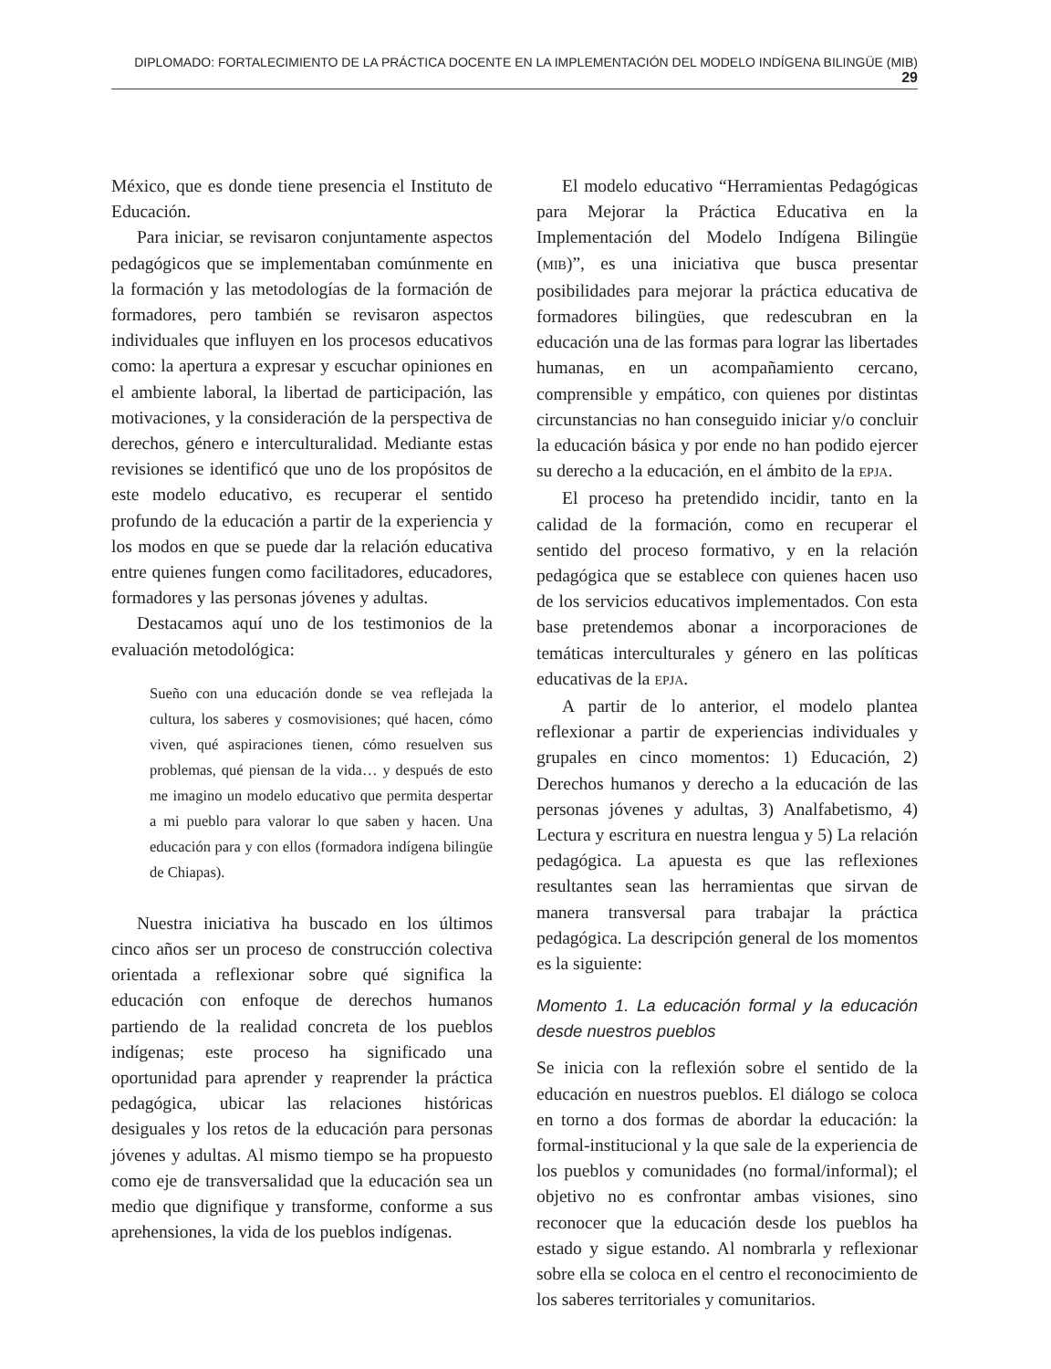DIPLOMADO: FORTALECIMIENTO DE LA PRÁCTICA DOCENTE EN LA IMPLEMENTACIÓN DEL MODELO INDÍGENA BILINGÜE (MIB) 29
México, que es donde tiene presencia el Instituto de Educación.
Para iniciar, se revisaron conjuntamente aspectos pedagógicos que se implementaban comúnmente en la formación y las metodologías de la formación de formadores, pero también se revisaron aspectos individuales que influyen en los procesos educativos como: la apertura a expresar y escuchar opiniones en el ambiente laboral, la libertad de participación, las motivaciones, y la consideración de la perspectiva de derechos, género e interculturalidad. Mediante estas revisiones se identificó que uno de los propósitos de este modelo educativo, es recuperar el sentido profundo de la educación a partir de la experiencia y los modos en que se puede dar la relación educativa entre quienes fungen como facilitadores, educadores, formadores y las personas jóvenes y adultas.
Destacamos aquí uno de los testimonios de la evaluación metodológica:
Sueño con una educación donde se vea reflejada la cultura, los saberes y cosmovisiones; qué hacen, cómo viven, qué aspiraciones tienen, cómo resuelven sus problemas, qué piensan de la vida… y después de esto me imagino un modelo educativo que permita despertar a mi pueblo para valorar lo que saben y hacen. Una educación para y con ellos (formadora indígena bilingüe de Chiapas).
Nuestra iniciativa ha buscado en los últimos cinco años ser un proceso de construcción colectiva orientada a reflexionar sobre qué significa la educación con enfoque de derechos humanos partiendo de la realidad concreta de los pueblos indígenas; este proceso ha significado una oportunidad para aprender y reaprender la práctica pedagógica, ubicar las relaciones históricas desiguales y los retos de la educación para personas jóvenes y adultas. Al mismo tiempo se ha propuesto como eje de transversalidad que la educación sea un medio que dignifique y transforme, conforme a sus aprehensiones, la vida de los pueblos indígenas.
El modelo educativo “Herramientas Pedagógicas para Mejorar la Práctica Educativa en la Implementación del Modelo Indígena Bilingüe (MIB)”, es una iniciativa que busca presentar posibilidades para mejorar la práctica educativa de formadores bilingües, que redescubran en la educación una de las formas para lograr las libertades humanas, en un acompañamiento cercano, comprensible y empático, con quienes por distintas circunstancias no han conseguido iniciar y/o concluir la educación básica y por ende no han podido ejercer su derecho a la educación, en el ámbito de la EPJA.
El proceso ha pretendido incidir, tanto en la calidad de la formación, como en recuperar el sentido del proceso formativo, y en la relación pedagógica que se establece con quienes hacen uso de los servicios educativos implementados. Con esta base pretendemos abonar a incorporaciones de temáticas interculturales y género en las políticas educativas de la EPJA.
A partir de lo anterior, el modelo plantea reflexionar a partir de experiencias individuales y grupales en cinco momentos: 1) Educación, 2) Derechos humanos y derecho a la educación de las personas jóvenes y adultas, 3) Analfabetismo, 4) Lectura y escritura en nuestra lengua y 5) La relación pedagógica. La apuesta es que las reflexiones resultantes sean las herramientas que sirvan de manera transversal para trabajar la práctica pedagógica. La descripción general de los momentos es la siguiente:
Momento 1. La educación formal y la educación desde nuestros pueblos
Se inicia con la reflexión sobre el sentido de la educación en nuestros pueblos. El diálogo se coloca en torno a dos formas de abordar la educación: la formal-institucional y la que sale de la experiencia de los pueblos y comunidades (no formal/informal); el objetivo no es confrontar ambas visiones, sino reconocer que la educación desde los pueblos ha estado y sigue estando. Al nombrarla y reflexionar sobre ella se coloca en el centro el reconocimiento de los saberes territoriales y comunitarios.